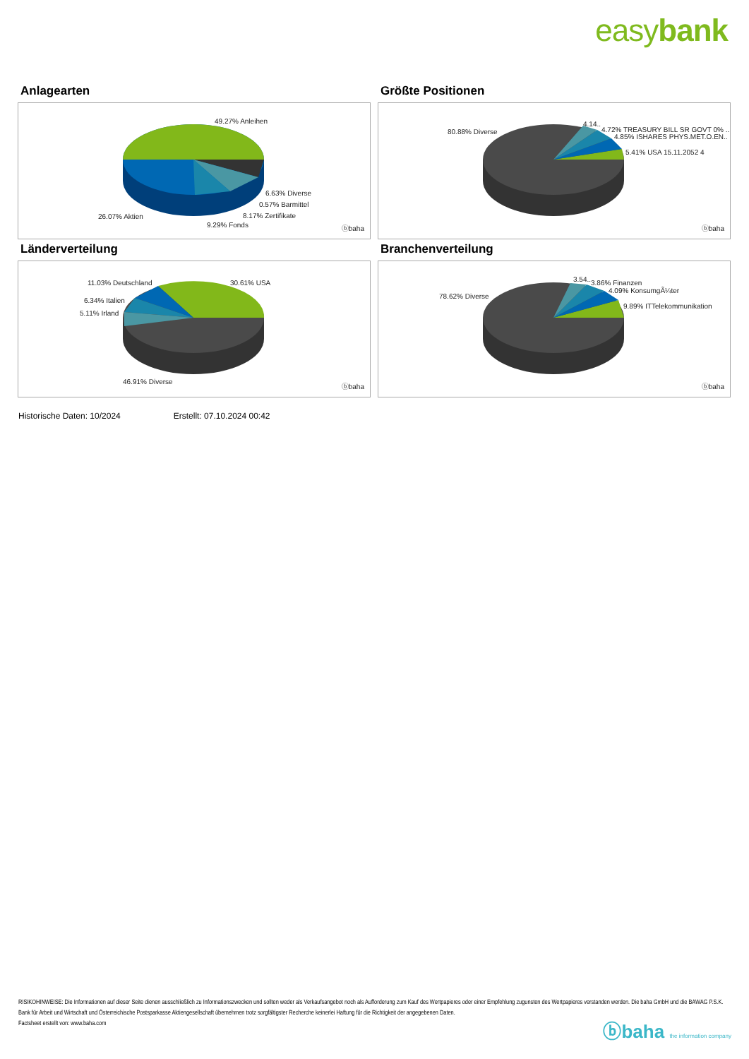easybank
Anlagearten
49.27% Anleihen
6.63% Diverse
0.57% Barmittel
8.17% Zertifikate 26.07% Aktien
9.29% Fonds ⓑbaha
Größte Positionen
80.88% Diverse
4.14..
4.72% TREASURY BILL SR GOVT 0% ..
4.85% ISHARES PHYS.MET.O.EN..
5.41% USA 15.11.2052 4
ⓑbaha
Länderverteilung
11.03% Deutschland 30.61% USA
6.34% Italien
5.11% Irland
46.91% Diverse
ⓑbaha
Branchenverteilung
78.62% Diverse
3.54.. 3.86% Finanzen
4.09% KonsumgÃ¼ter
9.89% ITTelekommunikation
ⓑbaha
Historische Daten: 10/2024 Erstellt: 07.10.2024 00:42
RISIKOHINWEISE: Die Informationen auf dieser Seite dienen ausschließlich zu Informationszwecken und sollten weder als Verkaufsangebot noch als Aufforderung zum Kauf des Wertpapieres oder einer Empfehlung zugunsten des Wertpapieres verstanden werden. Die baha GmbH und die BAWAG P.S.K. Bank für Arbeit und Wirtschaft und Österreichische Postsparkasse Aktiengesellschaft übernehmen trotz sorgfältigster Recherche keinerlei Haftung für die Richtigkeit der angegebenen Daten.
Factsheet erstellt von: www.baha.com
ⓑbaha the information company